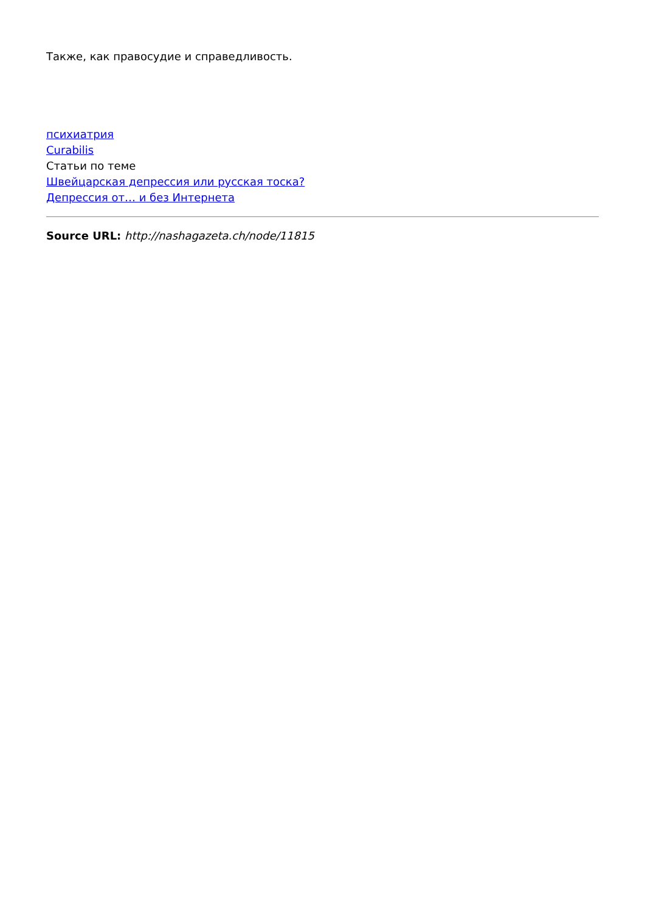Также, как правосудие и справедливость.
психиатрия
Curabilis
Статьи по теме
Швейцарская депрессия или русская тоска?
Депрессия от… и без Интернета
Source URL: http://nashagazeta.ch/node/11815